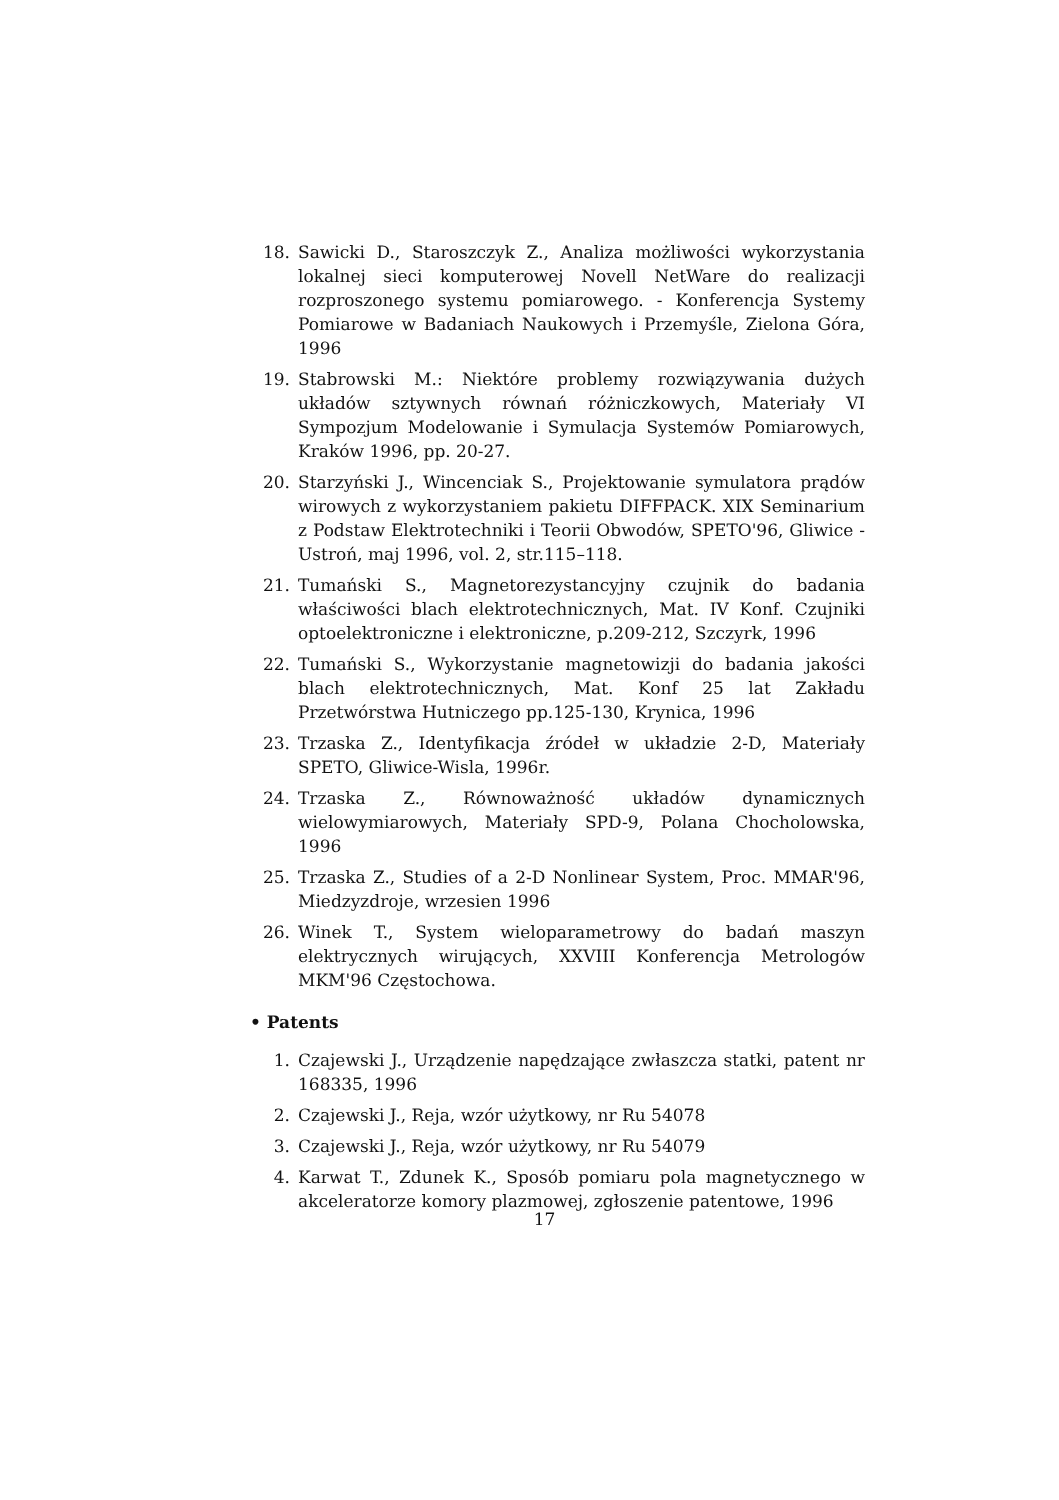18. Sawicki D., Staroszczyk Z., Analiza możliwości wykorzystania lokalnej sieci komputerowej Novell NetWare do realizacji rozproszonego systemu pomiarowego. - Konferencja Systemy Pomiarowe w Badaniach Naukowych i Przemyśle, Zielona Góra, 1996
19. Stabrowski M.: Niektóre problemy rozwiązywania dużych układów sztywnych równań różniczkowych, Materiały VI Sympozjum Modelowanie i Symulacja Systemów Pomiarowych, Kraków 1996, pp. 20-27.
20. Starzyński J., Wincenciak S., Projektowanie symulatora prądów wirowych z wykorzystaniem pakietu DIFFPACK. XIX Seminarium z Podstaw Elektrotechniki i Teorii Obwodów, SPETO'96, Gliwice - Ustroń, maj 1996, vol. 2, str.115–118.
21. Tumański S., Magnetorezystancyjny czujnik do badania właściwości blach elektrotechnicznych, Mat. IV Konf. Czujniki optoelektroniczne i elektroniczne, p.209-212, Szczyrk, 1996
22. Tumański S., Wykorzystanie magnetowizji do badania jakości blach elektrotechnicznych, Mat. Konf 25 lat Zakładu Przetwórstwa Hutniczego pp.125-130, Krynica, 1996
23. Trzaska Z., Identyfikacja źródeł w układzie 2-D, Materiały SPETO, Gliwice-Wisla, 1996r.
24. Trzaska Z., Równoważność układów dynamicznych wielowymiarowych, Materiały SPD-9, Polana Chocholowska, 1996
25. Trzaska Z., Studies of a 2-D Nonlinear System, Proc. MMAR'96, Miedzyzdroje, wrzesien 1996
26. Winek T., System wieloparametrowy do badań maszyn elektrycznych wirujących, XXVIII Konferencja Metrologów MKM'96 Częstochowa.
• Patents
1. Czajewski J., Urządzenie napędzające zwłaszcza statki, patent nr 168335, 1996
2. Czajewski J., Reja, wzór użytkowy, nr Ru 54078
3. Czajewski J., Reja, wzór użytkowy, nr Ru 54079
4. Karwat T., Zdunek K., Sposób pomiaru pola magnetycznego w akceleratorze komory plazmowej, zgłoszenie patentowe, 1996
17